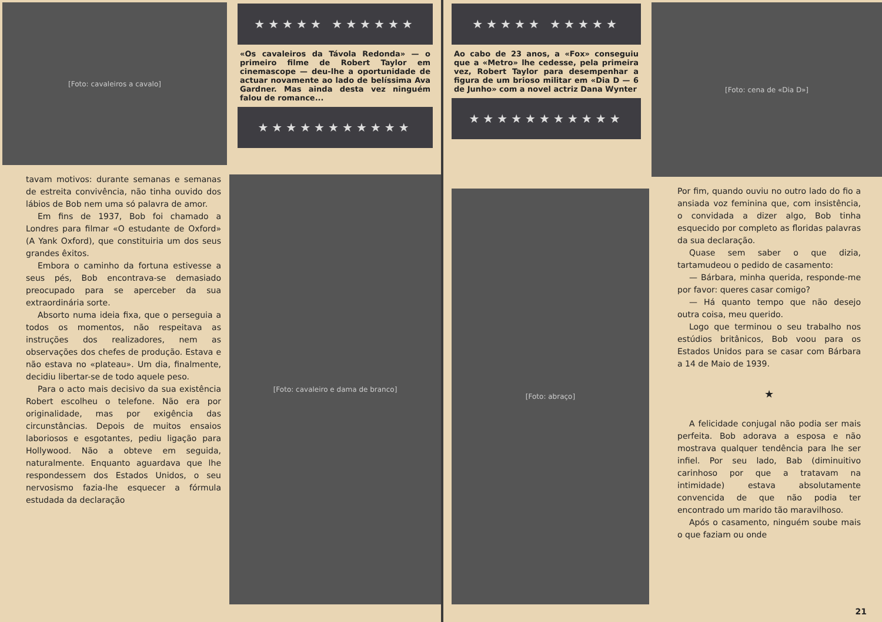[Foto: cavaleiros a cavalo]
★★★★★ ★★★★★★
«Os cavaleiros da Távola Redonda» — o primeiro filme de Robert Taylor em cinemascope — deu-lhe a oportunidade de actuar novamente ao lado de belíssima Ava Gardner. Mas ainda desta vez ninguém falou de romance...
★★★★★★★★★★★
tavam motivos: durante semanas e semanas de estreita convivência, não tinha ouvido dos lábios de Bob nem uma só palavra de amor.
Em fins de 1937, Bob foi chamado a Londres para filmar «O estudante de Oxford» (A Yank Oxford), que constituiria um dos seus grandes êxitos.
Embora o caminho da fortuna estivesse a seus pés, Bob encontrava-se demasiado preocupado para se aperceber da sua extraordinária sorte.
Absorto numa ideia fixa, que o perseguia a todos os momentos, não respeitava as instruções dos realizadores, nem as observações dos chefes de produção. Estava e não estava no «plateau». Um dia, finalmente, decidiu libertar-se de todo aquele peso.
Para o acto mais decisivo da sua existência Robert escolheu o telefone. Não era por originalidade, mas por exigência das circunstâncias. Depois de muitos ensaios laboriosos e esgotantes, pediu ligação para Hollywood. Não a obteve em seguida, naturalmente. Enquanto aguardava que lhe respondessem dos Estados Unidos, o seu nervosismo fazia-lhe esquecer a fórmula estudada da declaração
[Foto: cavaleiro e dama de branco]
★★★★★ ★★★★★
Ao cabo de 23 anos, a «Fox» conseguiu que a «Metro» lhe cedesse, pela primeira vez, Robert Taylor para desempenhar a figura de um brioso militar em «Dia D — 6 de Junho» com a novel actriz Dana Wynter
★★★★★★★★★★★
[Foto: cena de «Dia D»]
[Foto: abraço]
Por fim, quando ouviu no outro lado do fio a ansiada voz feminina que, com insistência, o convidada a dizer algo, Bob tinha esquecido por completo as floridas palavras da sua declaração.
Quase sem saber o que dizia, tartamudeou o pedido de casamento:
— Bárbara, minha querida, responde-me por favor: queres casar comigo?
— Há quanto tempo que não desejo outra coisa, meu querido.
Logo que terminou o seu trabalho nos estúdios britânicos, Bob voou para os Estados Unidos para se casar com Bárbara a 14 de Maio de 1939.
★
A felicidade conjugal não podia ser mais perfeita. Bob adorava a esposa e não mostrava qualquer tendência para lhe ser infiel. Por seu lado, Bab (diminuitivo carinhoso por que a tratavam na intimidade) estava absolutamente convencida de que não podia ter encontrado um marido tão maravilhoso.
Após o casamento, ninguém soube mais o que faziam ou onde
21